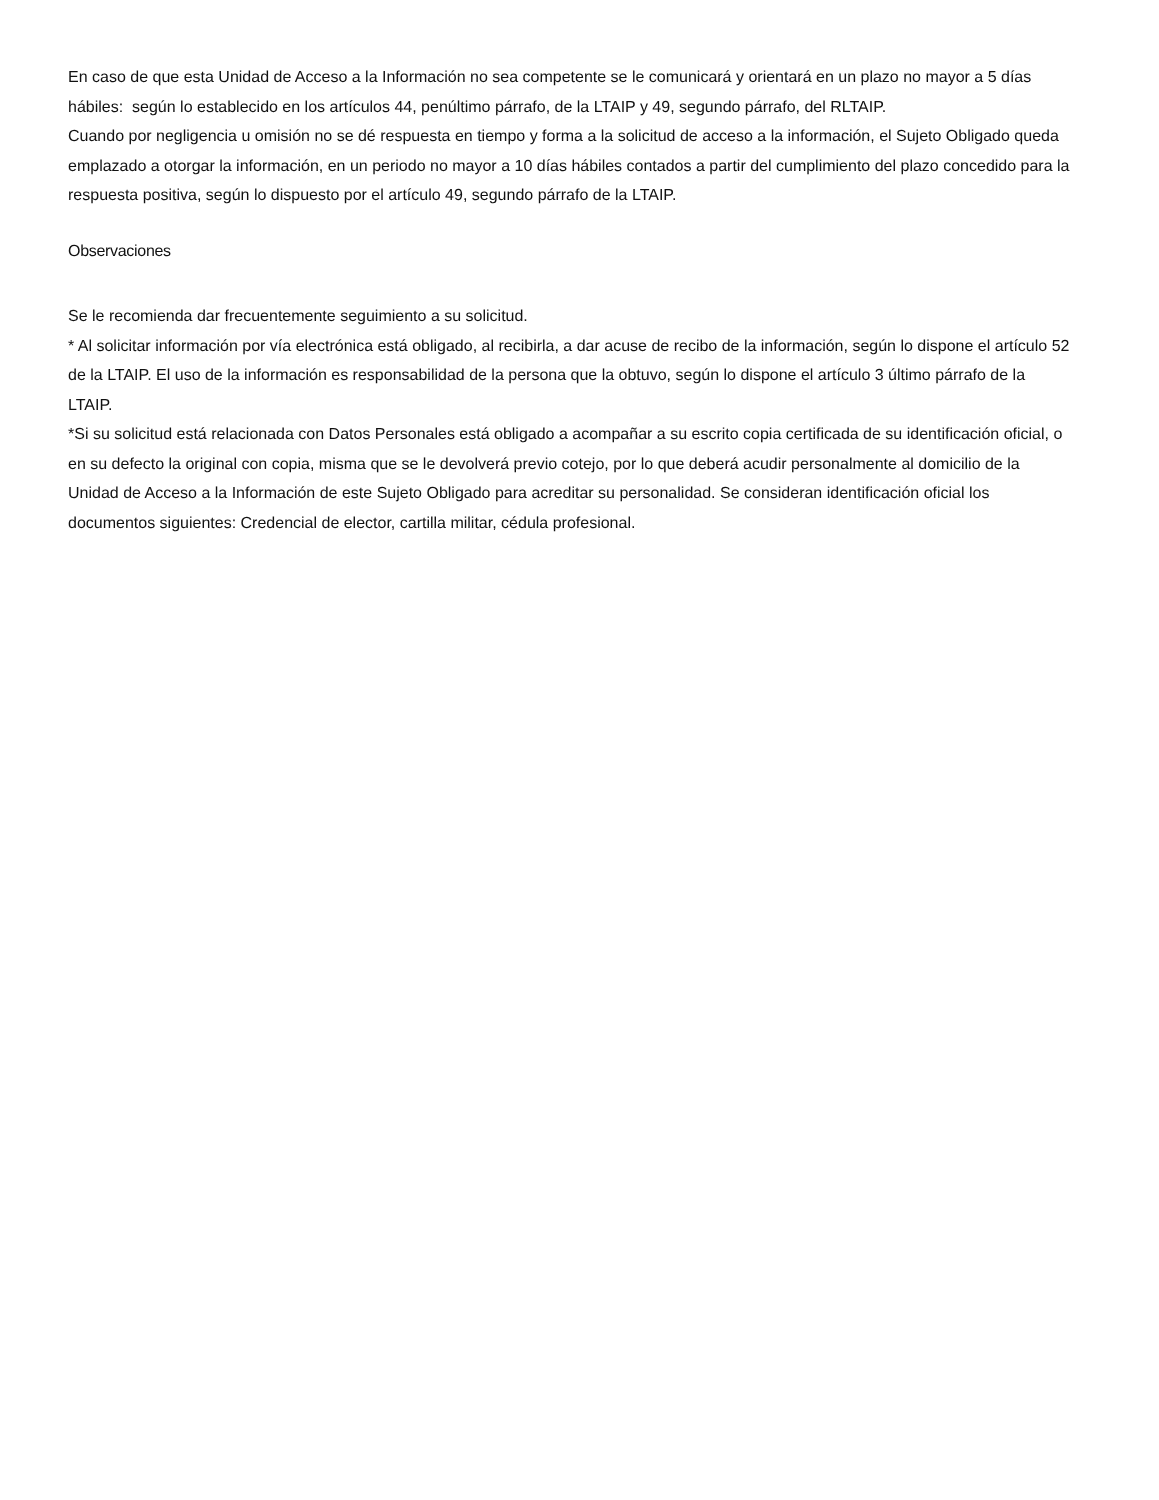En caso de que esta Unidad de Acceso a la Información no sea competente se le comunicará y orientará en un plazo no mayor a 5 días hábiles: según lo establecido en los artículos 44, penúltimo párrafo, de la LTAIP y 49, segundo párrafo, del RLTAIP.
Cuando por negligencia u omisión no se dé respuesta en tiempo y forma a la solicitud de acceso a la información, el Sujeto Obligado queda emplazado a otorgar la información, en un periodo no mayor a 10 días hábiles contados a partir del cumplimiento del plazo concedido para la respuesta positiva, según lo dispuesto por el artículo 49, segundo párrafo de la LTAIP.
Observaciones
Se le recomienda dar frecuentemente seguimiento a su solicitud.
* Al solicitar información por vía electrónica está obligado, al recibirla, a dar acuse de recibo de la información, según lo dispone el artículo 52 de la LTAIP. El uso de la información es responsabilidad de la persona que la obtuvo, según lo dispone el artículo 3 último párrafo de la LTAIP.
*Si su solicitud está relacionada con Datos Personales está obligado a acompañar a su escrito copia certificada de su identificación oficial, o en su defecto la original con copia, misma que se le devolverá previo cotejo, por lo que deberá acudir personalmente al domicilio de la Unidad de Acceso a la Información de este Sujeto Obligado para acreditar su personalidad. Se consideran identificación oficial los documentos siguientes: Credencial de elector, cartilla militar, cédula profesional.